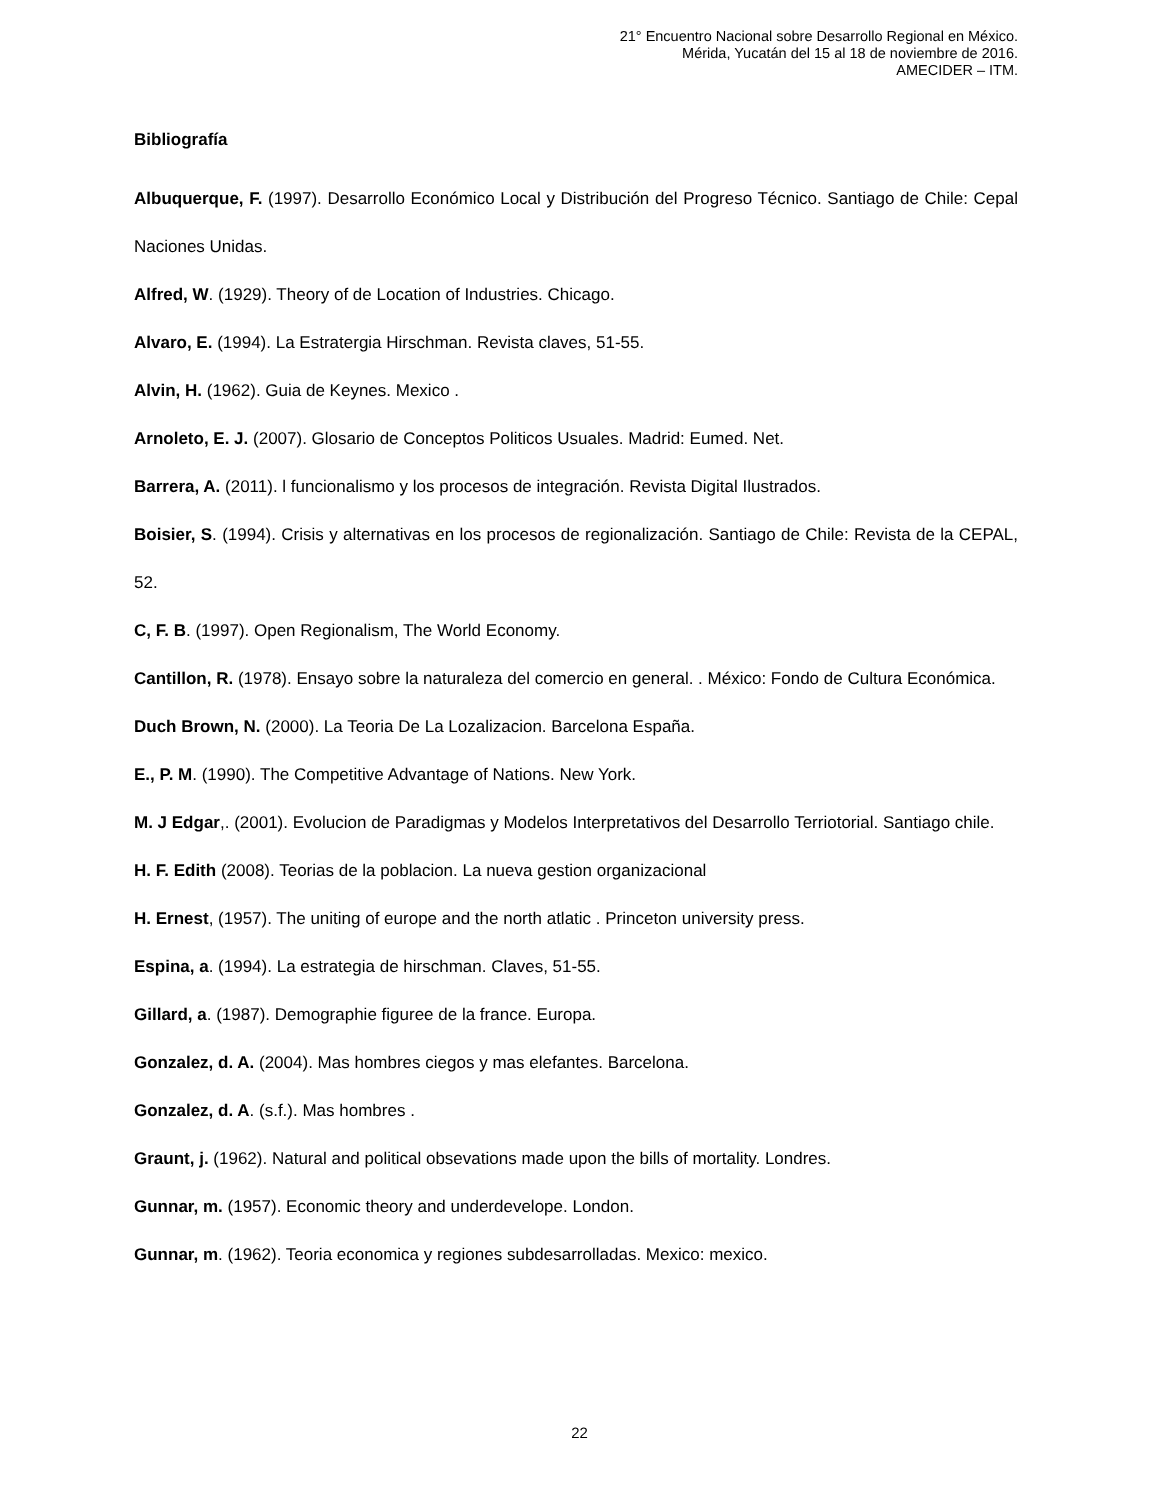21° Encuentro Nacional sobre Desarrollo Regional en México.
Mérida, Yucatán del 15 al 18 de noviembre de 2016.
AMECIDER – ITM.
Bibliografía
Albuquerque, F. (1997). Desarrollo Económico Local y Distribución del Progreso Técnico. Santiago de Chile: Cepal Naciones Unidas.
Alfred, W. (1929). Theory of de Location of Industries. Chicago.
Alvaro, E. (1994). La Estratergia Hirschman. Revista claves, 51-55.
Alvin, H. (1962). Guia de Keynes. Mexico .
Arnoleto, E. J. (2007). Glosario de Conceptos Politicos Usuales. Madrid: Eumed. Net.
Barrera, A. (2011). l funcionalismo y los procesos de integración. Revista Digital Ilustrados.
Boisier, S. (1994). Crisis y alternativas en los procesos de regionalización. Santiago de Chile: Revista de la CEPAL, 52.
C, F. B. (1997). Open Regionalism, The World Economy.
Cantillon, R. (1978). Ensayo sobre la naturaleza del comercio en general. . México: Fondo de Cultura Económica.
Duch Brown, N. (2000). La Teoria De La Lozalizacion. Barcelona España.
E., P. M. (1990). The Competitive Advantage of Nations. New York.
M. J Edgar,. (2001). Evolucion de Paradigmas y Modelos Interpretativos del Desarrollo Terriotorial. Santiago chile.
H. F. Edith (2008). Teorias de la poblacion. La nueva gestion organizacional
H. Ernest, (1957). The uniting of europe and the north atlatic . Princeton university press.
Espina, a. (1994). La estrategia de hirschman. Claves, 51-55.
Gillard, a. (1987). Demographie figuree de la france. Europa.
Gonzalez, d. A. (2004). Mas hombres ciegos y mas elefantes. Barcelona.
Gonzalez, d. A. (s.f.). Mas hombres .
Graunt, j. (1962). Natural and political obsevations made upon the bills of mortality. Londres.
Gunnar, m. (1957). Economic theory and underdevelope. London.
Gunnar, m. (1962). Teoria economica y regiones subdesarrolladas. Mexico: mexico.
22